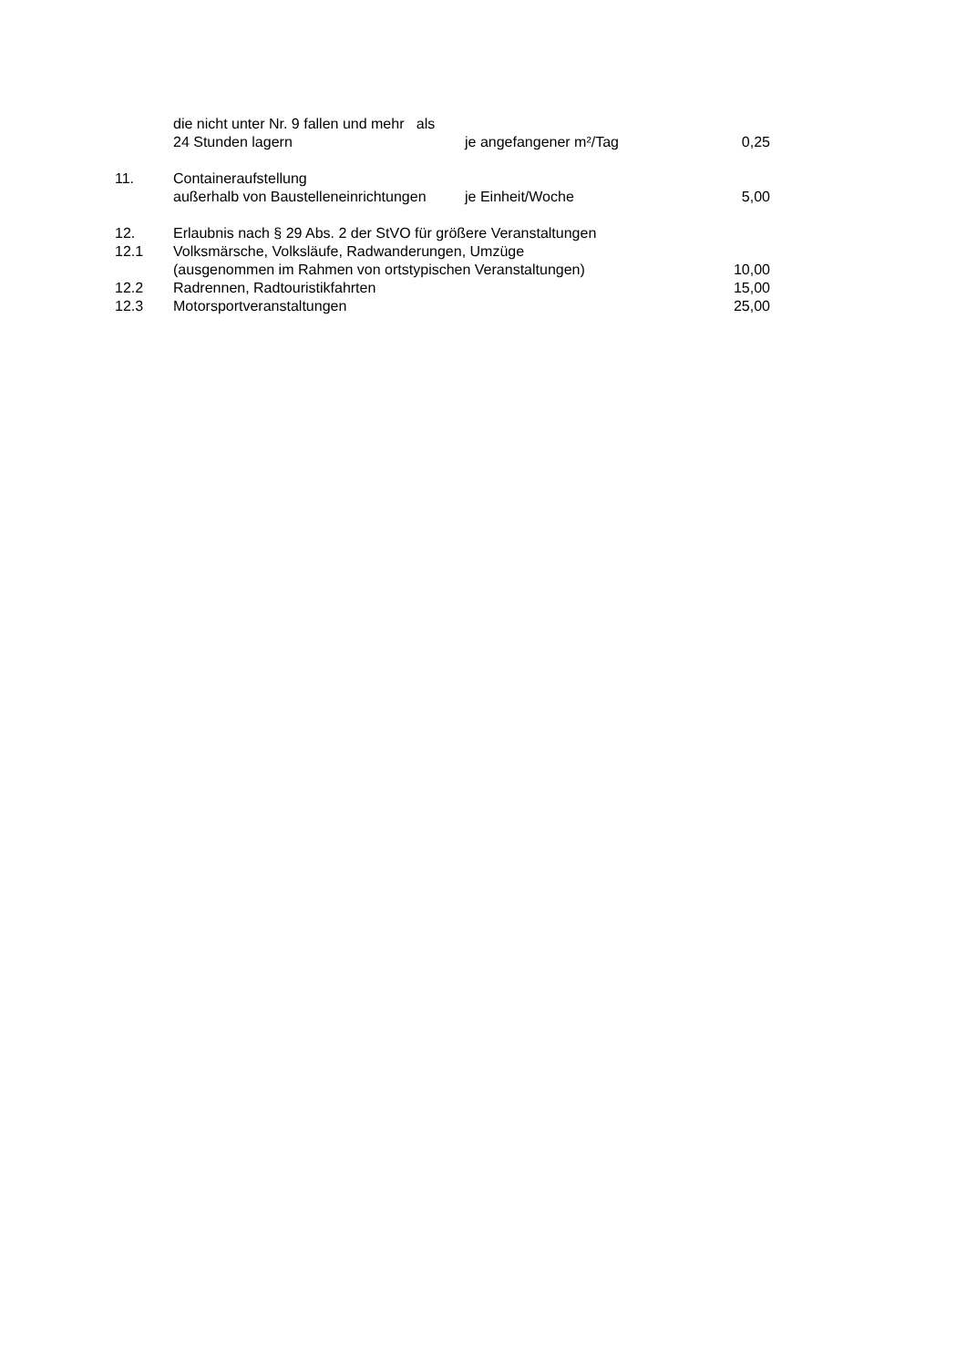| | die nicht unter Nr. 9 fallen und mehr als | | |
| | 24 Stunden lagern | je angefangener m²/Tag | 0,25 |
| 11. | Containeraufstellung | | |
| | außerhalb von Baustelleneinrichtungen | je Einheit/Woche | 5,00 |
| 12. | Erlaubnis nach § 29 Abs. 2 der StVO für größere Veranstaltungen | | |
| 12.1 | Volksmärsche, Volksläufe, Radwanderungen, Umzüge | | |
| | (ausgenommen im Rahmen von ortstypischen Veranstaltungen) | | 10,00 |
| 12.2 | Radrennen, Radtouristikfahrten | | 15,00 |
| 12.3 | Motorsportveranstaltungen | | 25,00 |